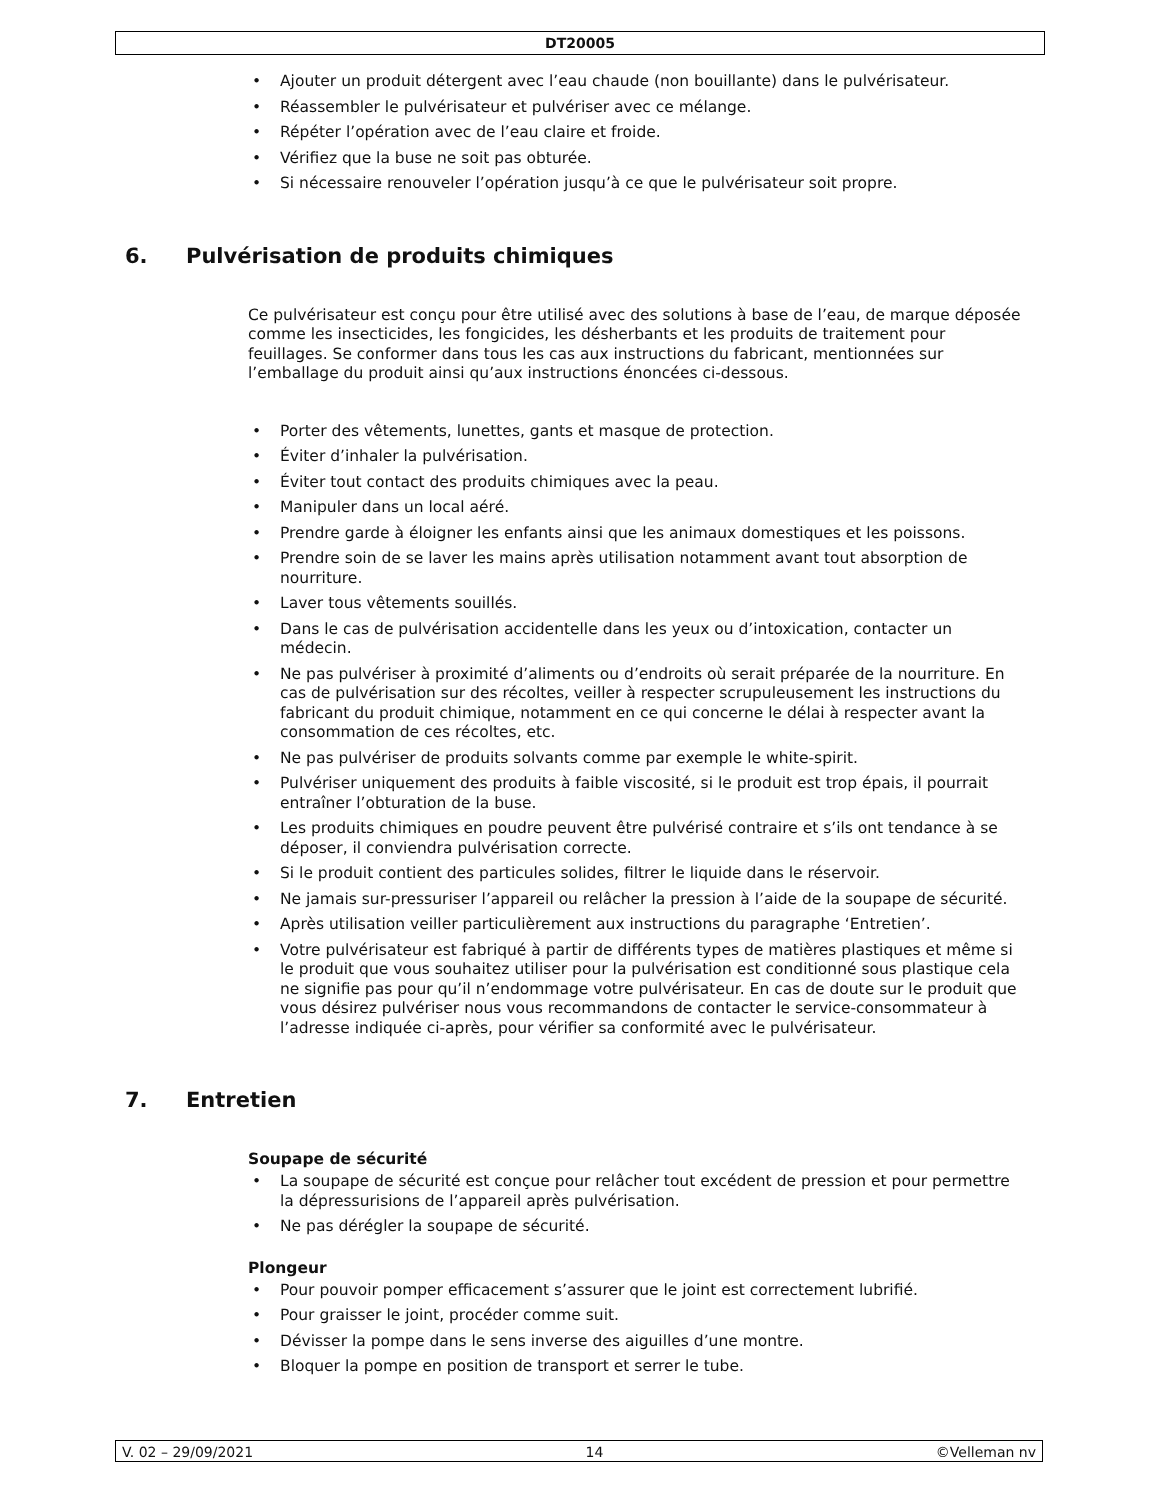DT20005
Ajouter un produit détergent avec l’eau chaude (non bouillante) dans le pulvérisateur.
Réassembler le pulvérisateur et pulvériser avec ce mélange.
Répéter l’opération avec de l’eau claire et froide.
Vérifiez que la buse ne soit pas obturée.
Si nécessaire renouveler l’opération jusqu’à ce que le pulvérisateur soit propre.
6. Pulvérisation de produits chimiques
Ce pulvérisateur est conçu pour être utilisé avec des solutions à base de l’eau, de marque déposée comme les insecticides, les fongicides, les désherbants et les produits de traitement pour feuillages. Se conformer dans tous les cas aux instructions du fabricant, mentionnées sur l’emballage du produit ainsi qu’aux instructions énoncées ci-dessous.
Porter des vêtements, lunettes, gants et masque de protection.
Éviter d’inhaler la pulvérisation.
Éviter tout contact des produits chimiques avec la peau.
Manipuler dans un local aéré.
Prendre garde à éloigner les enfants ainsi que les animaux domestiques et les poissons.
Prendre soin de se laver les mains après utilisation notamment avant tout absorption de nourriture.
Laver tous vêtements souillés.
Dans le cas de pulvérisation accidentelle dans les yeux ou d’intoxication, contacter un médecin.
Ne pas pulvériser à proximité d’aliments ou d’endroits où serait préparée de la nourriture. En cas de pulvérisation sur des récoltes, veiller à respecter scrupuleusement les instructions du fabricant du produit chimique, notamment en ce qui concerne le délai à respecter avant la consommation de ces récoltes, etc.
Ne pas pulvériser de produits solvants comme par exemple le white-spirit.
Pulvériser uniquement des produits à faible viscosité, si le produit est trop épais, il pourrait entraîner l’obturation de la buse.
Les produits chimiques en poudre peuvent être pulvérisé contraire et s’ils ont tendance à se déposer, il conviendra pulvérisation correcte.
Si le produit contient des particules solides, filtrer le liquide dans le réservoir.
Ne jamais sur-pressuriser l’appareil ou relâcher la pression à l’aide de la soupape de sécurité.
Après utilisation veiller particulièrement aux instructions du paragraphe ‘Entretien’.
Votre pulvérisateur est fabriqué à partir de différents types de matières plastiques et même si le produit que vous souhaitez utiliser pour la pulvérisation est conditionné sous plastique cela ne signifie pas pour qu’il n’endommage votre pulvérisateur. En cas de doute sur le produit que vous désirez pulvériser nous vous recommandons de contacter le service-consommateur à l’adresse indiquée ci-après, pour vérifier sa conformité avec le pulvérisateur.
7. Entretien
Soupape de sécurité
La soupape de sécurité est conçue pour relâcher tout excédent de pression et pour permettre la dépressurisions de l’appareil après pulvérisation.
Ne pas dérégler la soupape de sécurité.
Plongeur
Pour pouvoir pomper efficacement s’assurer que le joint est correctement lubrifié.
Pour graisser le joint, procéder comme suit.
Dévisser la pompe dans le sens inverse des aiguilles d’une montre.
Bloquer la pompe en position de transport et serrer le tube.
V. 02 – 29/09/2021 14 ©Velleman nv